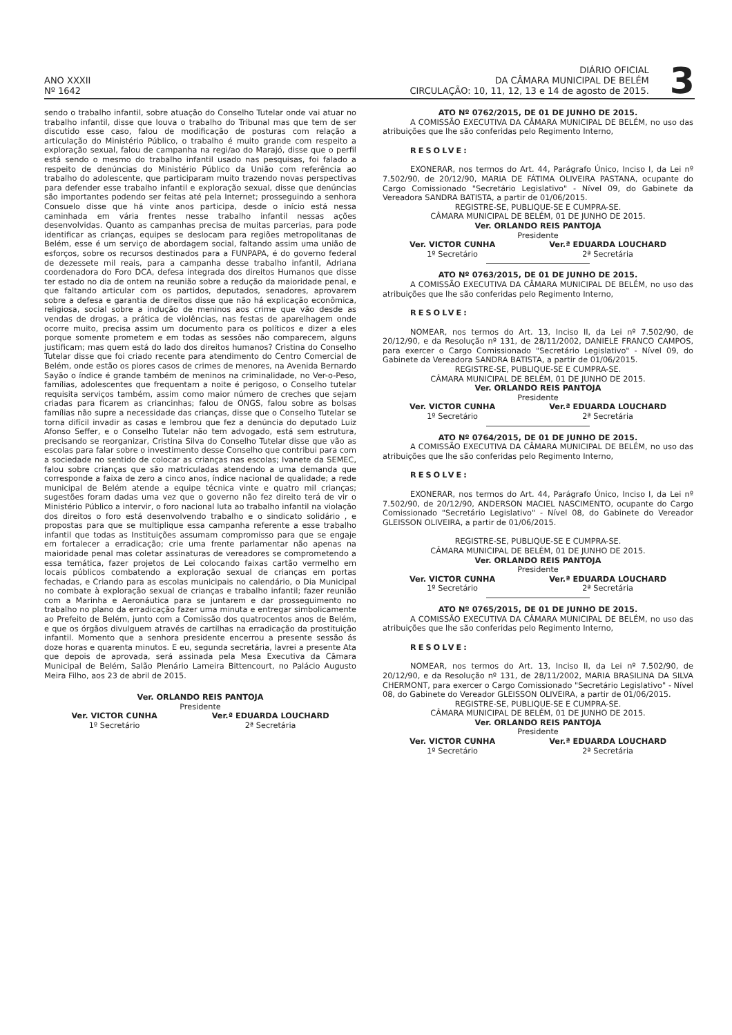ANO XXXII
Nº 1642
DIÁRIO OFICIAL
DA CÂMARA MUNICIPAL DE BELÉM
CIRCULAÇÃO: 10, 11, 12, 13 e 14 de agosto de 2015.
3
sendo o trabalho infantil, sobre atuação do Conselho Tutelar onde vai atuar no trabalho infantil, disse que louva o trabalho do Tribunal mas que tem de ser discutido esse caso, falou de modificação de posturas com relação a articulação do Ministério Público, o trabalho é muito grande com respeito a exploração sexual, falou de campanha na regi/ao do Marajó, disse que o perfil está sendo o mesmo do trabalho infantil usado nas pesquisas, foi falado a respeito de denúncias do Ministério Público da União com referência ao trabalho do adolescente, que participaram muito trazendo novas perspectivas para defender esse trabalho infantil e exploração sexual, disse que denúncias são importantes podendo ser feitas até pela Internet; prosseguindo a senhora Consuelo disse que há vinte anos participa, desde o início está nessa caminhada em vária frentes nesse trabalho infantil nessas ações desenvolvidas. Quanto as campanhas precisa de muitas parcerias, para pode identificar as crianças, equipes se deslocam para regiões metropolitanas de Belém, esse é um serviço de abordagem social, faltando assim uma união de esforços, sobre os recursos destinados para a FUNPAPA, é do governo federal de dezessete mil reais, para a campanha desse trabalho infantil, Adriana coordenadora do Foro DCA, defesa integrada dos direitos Humanos que disse ter estado no dia de ontem na reunião sobre a redução da maioridade penal, e que faltando articular com os partidos, deputados, senadores, aprovarem sobre a defesa e garantia de direitos disse que não há explicação econômica, religiosa, social sobre a indução de meninos aos crime que vão desde as vendas de drogas, a prática de violências, nas festas de aparelhagem onde ocorre muito, precisa assim um documento para os políticos e dizer a eles porque somente prometem e em todas as sessões não comparecem, alguns justificam; mas quem está do lado dos direitos humanos? Cristina do Conselho Tutelar disse que foi criado recente para atendimento do Centro Comercial de Belém, onde estão os piores casos de crimes de menores, na Avenida Bernardo Sayão o índice é grande também de meninos na criminalidade, no Ver-o-Peso, famílias, adolescentes que frequentam a noite é perigoso, o Conselho tutelar requisita serviços também, assim como maior número de creches que sejam criadas para ficarem as criancinhas; falou de ONGS, falou sobre as bolsas famílias não supre a necessidade das crianças, disse que o Conselho Tutelar se torna difícil invadir as casas e lembrou que fez a denúncia do deputado Luiz Afonso Seffer, e o Conselho Tutelar não tem advogado, está sem estrutura, precisando se reorganizar, Cristina Silva do Conselho Tutelar disse que vão as escolas para falar sobre o investimento desse Conselho que contribui para com a sociedade no sentido de colocar as crianças nas escolas; Ivanete da SEMEC, falou sobre crianças que são matriculadas atendendo a uma demanda que corresponde a faixa de zero a cinco anos, índice nacional de qualidade; a rede municipal de Belém atende a equipe técnica vinte e quatro mil crianças; sugestões foram dadas uma vez que o governo não fez direito terá de vir o Ministério Público a intervir, o foro nacional luta ao trabalho infantil na violação dos direitos o foro está desenvolvendo trabalho e o sindicato solidário , e propostas para que se multiplique essa campanha referente a esse trabalho infantil que todas as Instituições assumam compromisso para que se engaje em fortalecer a erradicação; crie uma frente parlamentar não apenas na maioridade penal mas coletar assinaturas de vereadores se comprometendo a essa temática, fazer projetos de Lei colocando faixas cartão vermelho em locais públicos combatendo a exploração sexual de crianças em portas fechadas, e Criando para as escolas municipais no calendário, o Dia Municipal no combate à exploração sexual de crianças e trabalho infantil; fazer reunião com a Marinha e Aeronáutica para se juntarem e dar prosseguimento no trabalho no plano da erradicação fazer uma minuta e entregar simbolicamente ao Prefeito de Belém, junto com a Comissão dos quatrocentos anos de Belém, e que os órgãos divulguem através de cartilhas na erradicação da prostituição infantil. Momento que a senhora presidente encerrou a presente sessão ás doze horas e quarenta minutos. E eu, segunda secretária, lavrei a presente Ata que depois de aprovada, será assinada pela Mesa Executiva da Câmara Municipal de Belém, Salão Plenário Lameira Bittencourt, no Palácio Augusto Meira Filho, aos 23 de abril de 2015.
Ver. ORLANDO REIS PANTOJA
Presidente
Ver. VICTOR CUNHA
1º Secretário
Ver.ª EDUARDA LOUCHARD
2ª Secretária
ATO Nº 0762/2015, DE 01 DE JUNHO DE 2015.
A COMISSÃO EXECUTIVA DA CÂMARA MUNICIPAL DE BELÉM, no uso das atribuições que lhe são conferidas pelo Regimento Interno,
RESOLVE:
EXONERAR, nos termos do Art. 44, Parágrafo Único, Inciso I, da Lei nº 7.502/90, de 20/12/90, MARIA DE FÁTIMA OLIVEIRA PASTANA, ocupante do Cargo Comissionado "Secretário Legislativo" - Nível 09, do Gabinete da Vereadora SANDRA BATISTA, a partir de 01/06/2015.
REGISTRE-SE, PUBLIQUE-SE E CUMPRA-SE.
CÂMARA MUNICIPAL DE BELÉM, 01 DE JUNHO DE 2015.
Ver. ORLANDO REIS PANTOJA
Presidente
Ver. VICTOR CUNHA
1º Secretário
Ver.ª EDUARDA LOUCHARD
2ª Secretária
ATO Nº 0763/2015, DE 01 DE JUNHO DE 2015.
A COMISSÃO EXECUTIVA DA CÂMARA MUNICIPAL DE BELÉM, no uso das atribuições que lhe são conferidas pelo Regimento Interno,
RESOLVE:
NOMEAR, nos termos do Art. 13, Inciso II, da Lei nº 7.502/90, de 20/12/90, e da Resolução nº 131, de 28/11/2002, DANIELE FRANCO CAMPOS, para exercer o Cargo Comissionado "Secretário Legislativo" - Nível 09, do Gabinete da Vereadora SANDRA BATISTA, a partir de 01/06/2015.
REGISTRE-SE, PUBLIQUE-SE E CUMPRA-SE.
CÂMARA MUNICIPAL DE BELÉM, 01 DE JUNHO DE 2015.
Ver. ORLANDO REIS PANTOJA
Presidente
Ver. VICTOR CUNHA
1º Secretário
Ver.ª EDUARDA LOUCHARD
2ª Secretária
ATO Nº 0764/2015, DE 01 DE JUNHO DE 2015.
A COMISSÃO EXECUTIVA DA CÂMARA MUNICIPAL DE BELÉM, no uso das atribuições que lhe são conferidas pelo Regimento Interno,
RESOLVE:
EXONERAR, nos termos do Art. 44, Parágrafo Único, Inciso I, da Lei nº 7.502/90, de 20/12/90, ANDERSON MACIEL NASCIMENTO, ocupante do Cargo Comissionado "Secretário Legislativo" - Nível 08, do Gabinete do Vereador GLEISSON OLIVEIRA, a partir de 01/06/2015.
REGISTRE-SE, PUBLIQUE-SE E CUMPRA-SE.
CÂMARA MUNICIPAL DE BELÉM, 01 DE JUNHO DE 2015.
Ver. ORLANDO REIS PANTOJA
Presidente
Ver. VICTOR CUNHA
1º Secretário
Ver.ª EDUARDA LOUCHARD
2ª Secretária
ATO Nº 0765/2015, DE 01 DE JUNHO DE 2015.
A COMISSÃO EXECUTIVA DA CÂMARA MUNICIPAL DE BELÉM, no uso das atribuições que lhe são conferidas pelo Regimento Interno,
RESOLVE:
NOMEAR, nos termos do Art. 13, Inciso II, da Lei nº 7.502/90, de 20/12/90, e da Resolução nº 131, de 28/11/2002, MARIA BRASILINA DA SILVA CHERMONT, para exercer o Cargo Comissionado "Secretário Legislativo" - Nível 08, do Gabinete do Vereador GLEISSON OLIVEIRA, a partir de 01/06/2015.
REGISTRE-SE, PUBLIQUE-SE E CUMPRA-SE.
CÂMARA MUNICIPAL DE BELÉM, 01 DE JUNHO DE 2015.
Ver. ORLANDO REIS PANTOJA
Presidente
Ver. VICTOR CUNHA
1º Secretário
Ver.ª EDUARDA LOUCHARD
2ª Secretária